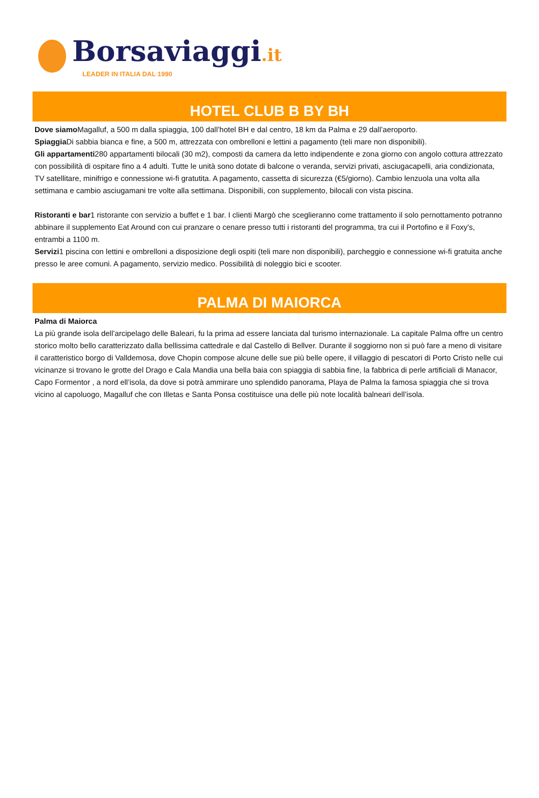Borsaviaggi.it
LEADER IN ITALIA DAL 1990
HOTEL CLUB B BY BH
Dove siamo Magalluf, a 500 m dalla spiaggia, 100 dall’hotel BH e dal centro, 18 km da Palma e 29 dall’aeroporto.
Spiaggia Di sabbia bianca e fine, a 500 m, attrezzata con ombrelloni e lettini a pagamento (teli mare non disponibili).
Gli appartamenti280 appartamenti bilocali (30 m2), composti da camera da letto indipendente e zona giorno con angolo cottura attrezzato con possibilità di ospitare fino a 4 adulti. Tutte le unità sono dotate di balcone o veranda, servizi privati, asciugacapelli, aria condizionata, TV satellitare, minifrigo e connessione wi-fi gratutita. A pagamento, cassetta di sicurezza (€5/giorno). Cambio lenzuola una volta alla settimana e cambio asciugamani tre volte alla settimana. Disponibili, con supplemento, bilocali con vista piscina.
Ristoranti e bar1 ristorante con servizio a buffet e 1 bar. I clienti Margò che sceglieranno come trattamento il solo pernottamento potranno abbinare il supplemento Eat Around con cui pranzare o cenare presso tutti i ristoranti del programma, tra cui il Portofino e il Foxy's, entrambi a 1100 m.
Servizi1 piscina con lettini e ombrelloni a disposizione degli ospiti (teli mare non disponibili), parcheggio e connessione wi-fi gratuita anche presso le aree comuni. A pagamento, servizio medico. Possibilità di noleggio bici e scooter.
PALMA DI MAIORCA
Palma di Maiorca
La più grande isola dell’arcipelago delle Baleari, fu la prima ad essere lanciata dal turismo internazionale. La capitale Palma offre un centro storico molto bello caratterizzato dalla bellissima cattedrale e dal Castello di Bellver. Durante il soggiorno non si può fare a meno di visitare il caratteristico borgo di Valldemosa, dove Chopin compose alcune delle sue più belle opere, il villaggio di pescatori di Porto Cristo nelle cui vicinanze si trovano le grotte del Drago e Cala Mandia una bella baia con spiaggia di sabbia fine, la fabbrica di perle artificiali di Manacor, Capo Formentor , a nord ell’isola, da dove si potrà ammirare uno splendido panorama, Playa de Palma la famosa spiaggia che si trova vicino al capoluogo, Magalluf che con Illetas e Santa Ponsa costituisce una delle più note località balneari dell’isola.